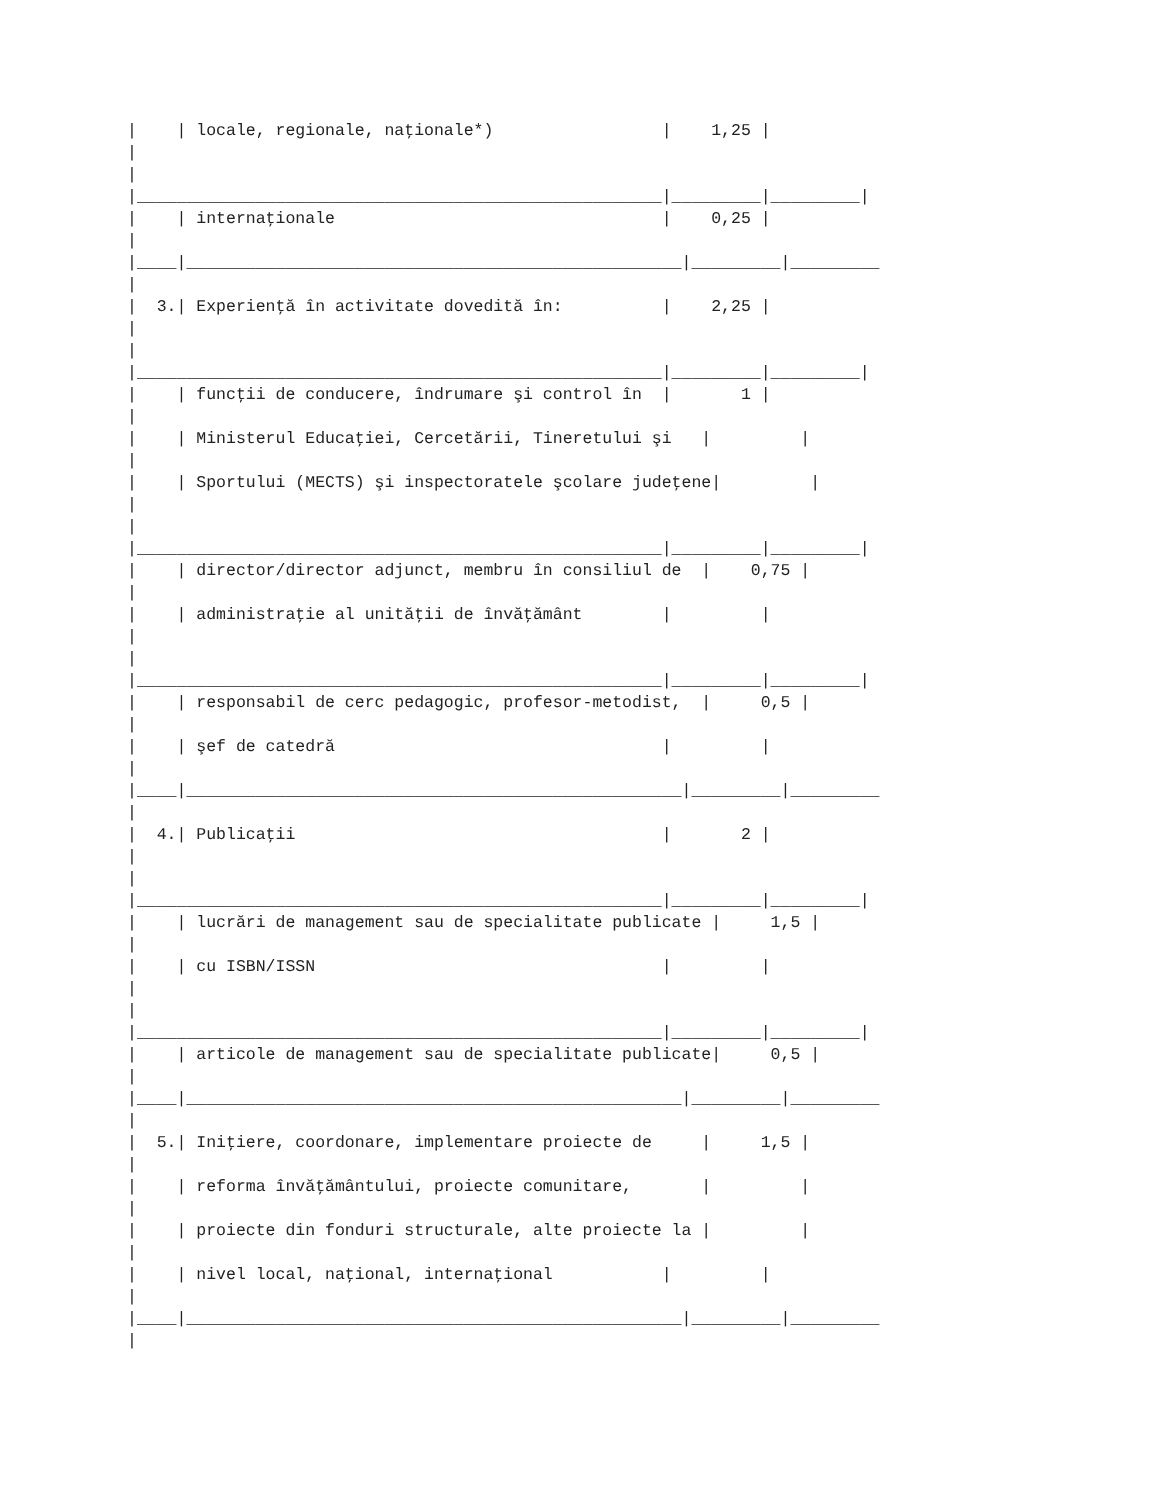|    | locale, regionale, naţionale*)                 |    1,25 |
|
|
|_____________________________________________________|_________|_________|
|    | internaţionale                                 |    0,25 |
|
|____|__________________________________________________|_________|_________
|
|  3.| Experienţă în activitate dovedită în:          |    2,25 |
|
|
|_____________________________________________________|_________|_________|
|    | funcţii de conducere, îndrumare şi control în  |       1 |
|
|    | Ministerul Educaţiei, Cercetării, Tineretului şi   |         |
|
|    | Sportului (MECTS) şi inspectoratele şcolare judeţene|         |
|
|
|_____________________________________________________|_________|_________|
|    | director/director adjunct, membru în consiliul de  |    0,75 |
|
|    | administraţie al unităţii de învăţământ        |         |
|
|
|_____________________________________________________|_________|_________|
|    | responsabil de cerc pedagogic, profesor-metodist,  |     0,5 |
|
|    | şef de catedră                                 |         |
|
|____|__________________________________________________|_________|_________
|
|  4.| Publicaţii                                     |       2 |
|
|
|_____________________________________________________|_________|_________|
|    | lucrări de management sau de specialitate publicate |     1,5 |
|
|    | cu ISBN/ISSN                                   |         |
|
|
|_____________________________________________________|_________|_________|
|    | articole de management sau de specialitate publicate|     0,5 |
|
|____|__________________________________________________|_________|_________
|
|  5.| Iniţiere, coordonare, implementare proiecte de     |     1,5 |
|
|    | reforma învăţământului, proiecte comunitare,       |         |
|
|    | proiecte din fonduri structurale, alte proiecte la |         |
|
|    | nivel local, naţional, internaţional           |         |
|
|____|__________________________________________________|_________|_________
|